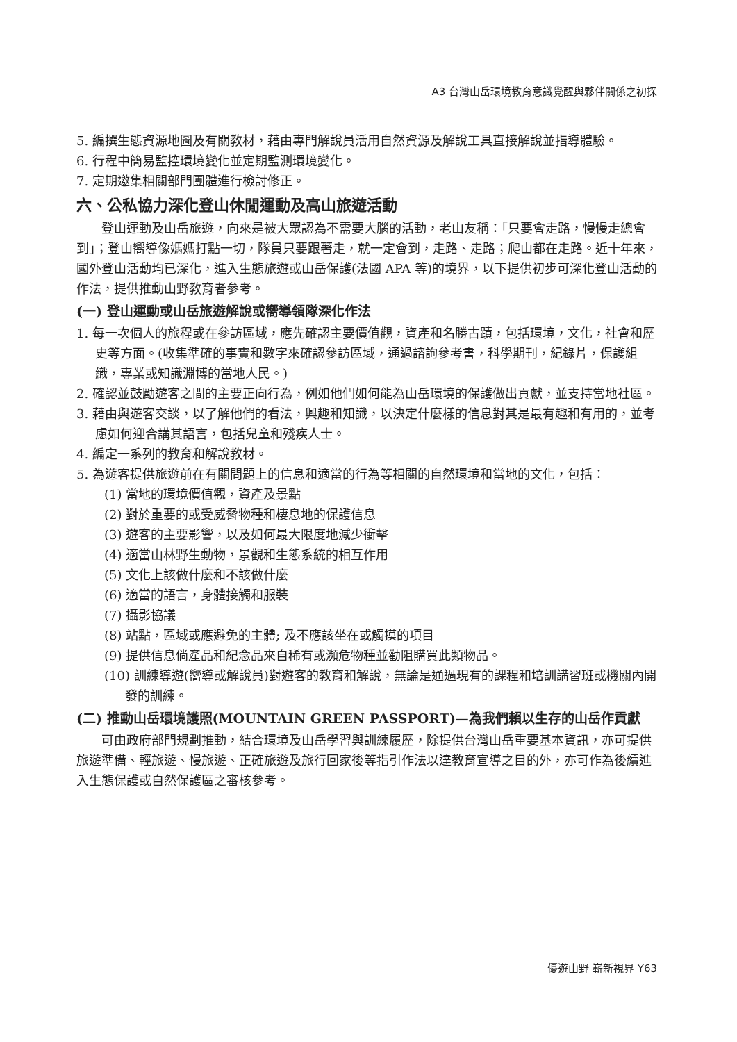A3 台灣山岳環境教育意識覺醒與夥伴關係之初探
5. 編撰生態資源地圖及有關教材，藉由專門解說員活用自然資源及解說工具直接解說並指導體驗。
6. 行程中簡易監控環境變化並定期監測環境變化。
7. 定期邀集相關部門團體進行檢討修正。
六、公私協力深化登山休閒運動及高山旅遊活動
登山運動及山岳旅遊，向來是被大眾認為不需要大腦的活動，老山友稱：「只要會走路，慢慢走總會到」；登山嚮導像媽媽打點一切，隊員只要跟著走，就一定會到，走路、走路；爬山都在走路。近十年來，國外登山活動均已深化，進入生態旅遊或山岳保護(法國 APA 等)的境界，以下提供初步可深化登山活動的作法，提供推動山野教育者參考。
(一) 登山運動或山岳旅遊解說或嚮導領隊深化作法
1. 每一次個人的旅程或在參訪區域，應先確認主要價值觀，資產和名勝古蹟，包括環境，文化，社會和歷史等方面。(收集準確的事實和數字來確認參訪區域，通過諮詢參考書，科學期刊，紀錄片，保護組織，專業或知識淵博的當地人民。)
2. 確認並鼓勵遊客之間的主要正向行為，例如他們如何能為山岳環境的保護做出貢獻，並支持當地社區。
3. 藉由與遊客交談，以了解他們的看法，興趣和知識，以決定什麼樣的信息對其是最有趣和有用的，並考慮如何迎合講其語言，包括兒童和殘疾人士。
4. 編定一系列的教育和解說教材。
5. 為遊客提供旅遊前在有關問題上的信息和適當的行為等相關的自然環境和當地的文化，包括：
(1) 當地的環境價值觀，資產及景點
(2) 對於重要的或受威脅物種和棲息地的保護信息
(3) 遊客的主要影響，以及如何最大限度地減少衝擊
(4) 適當山林野生動物，景觀和生態系統的相互作用
(5) 文化上該做什麼和不該做什麼
(6) 適當的語言，身體接觸和服裝
(7) 攝影協議
(8) 站點，區域或應避免的主體; 及不應該坐在或觸摸的項目
(9) 提供信息倘產品和紀念品來自稀有或瀕危物種並勸阻購買此類物品。
(10) 訓練導遊(嚮導或解說員)對遊客的教育和解說，無論是通過現有的課程和培訓講習班或機關內開發的訓練。
(二) 推動山岳環境護照(MOUNTAIN GREEN PASSPORT)—為我們賴以生存的山岳作貢獻
可由政府部門規劃推動，結合環境及山岳學習與訓練履歷，除提供台灣山岳重要基本資訊，亦可提供旅遊準備、輕旅遊、慢旅遊、正確旅遊及旅行回家後等指引作法以達教育宣導之目的外，亦可作為後續進入生態保護或自然保護區之審核參考。
優遊山野 嶄新視界 Y63